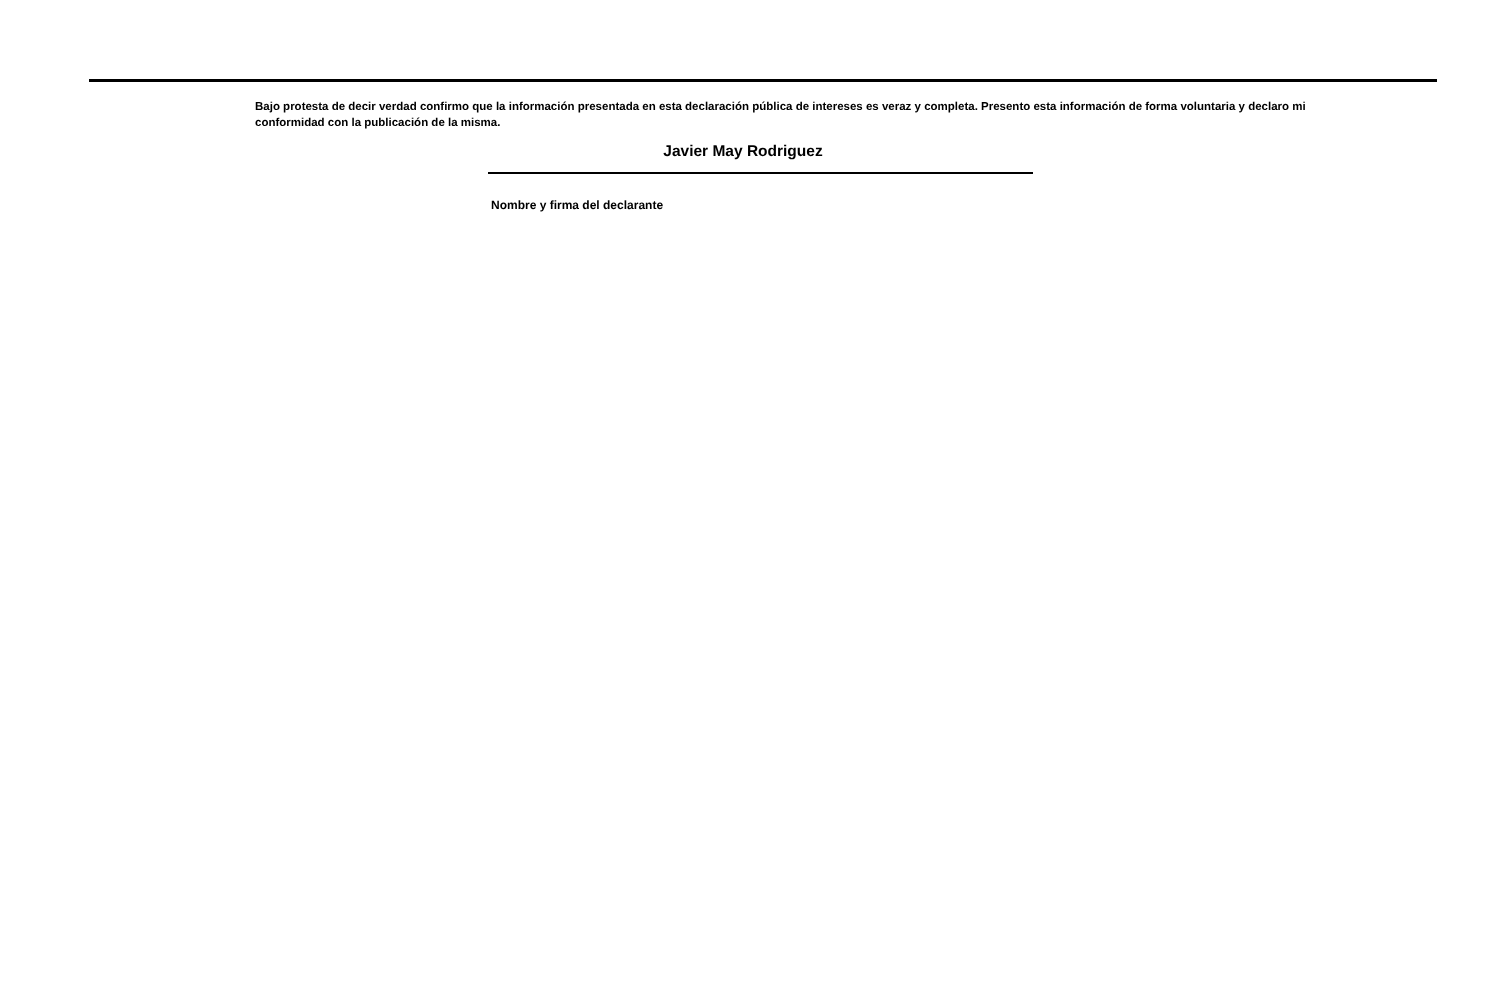Bajo protesta de decir verdad confirmo que la información presentada en esta declaración pública de intereses es veraz y completa. Presento esta información de forma voluntaria y declaro mi conformidad con la publicación de la misma.
Javier May Rodriguez
Nombre y firma del declarante